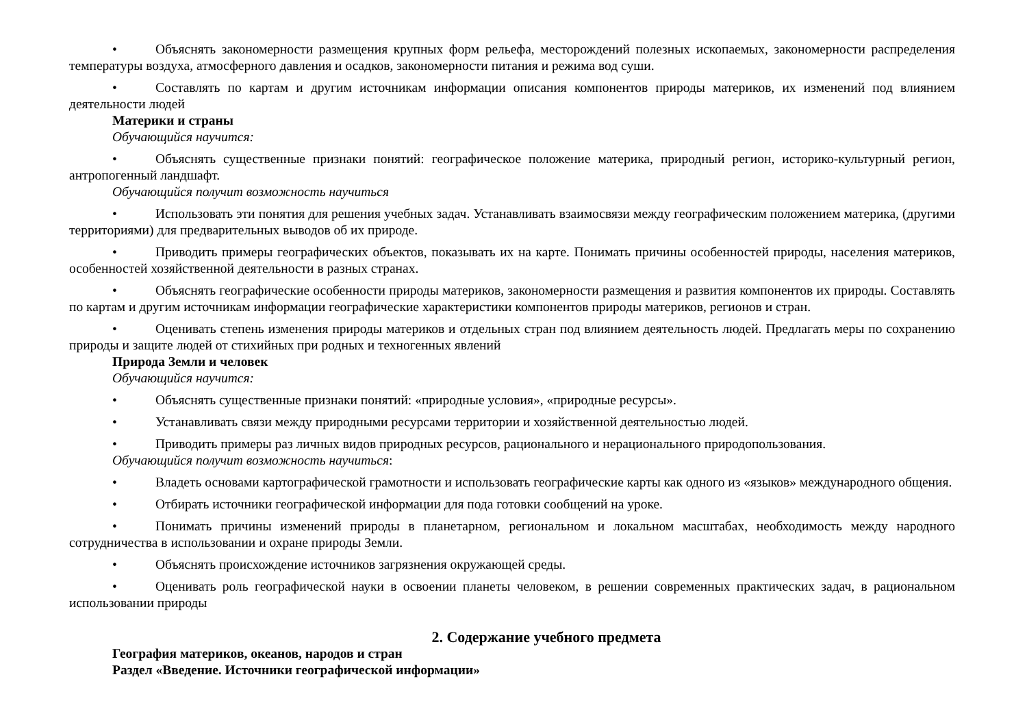• Объяснять закономерности размещения крупных форм рельефа, месторождений полезных ископаемых, закономерности рас­пределения температуры воздуха, атмосферного давления и осадков, закономерности питания и режима вод суши.
• Составлять по картам и другим источникам информации описания компонентов природы материков, их изменений под влия­нием деятельности людей
Материки и страны
Обучающийся научится:
• Объяснять существенные признаки понятий: географическое положение материка, природный регион, историко-культурный регион, антропогенный ландшафт.
Обучающийся получит возможность научиться
• Использовать эти понятия для решения учебных задач. Устанавливать взаимосвязи между географическим положением мате­рика, (другими территориями) для предварительных выводов об их природе.
• Приводить примеры географических объектов, показывать их на карте. Понимать причины особенностей природы, населения материков, особенностей хозяйственной деятельности в разных странах.
• Объяснять географические особенности природы материков, закономерности размещения и развития компонентов их приро­ды. Составлять по картам и другим источникам информации географические характеристики компонентов природы материков, регионов и стран.
• Оценивать степень изменения природы материков и отдельных стран под влиянием деятельность людей. Предлагать меры по сохранению природы и защите людей от стихийных при родных и техногенных явлений
Природа Земли и человек
Обучающийся научится:
• Объяснять существенные признаки понятий: «природные условия», «природные ресурсы».
• Устанавливать связи между природными ресурсами территории и хозяйственной деятельностью людей.
• Приводить примеры раз личных видов природных ресурсов, рационального и нерационального природопользования.
Обучающийся получит возможность научиться:
• Владеть основами картографической грамотности и использовать географические карты как одного из «языков» международ­ного общения.
• Отбирать источники географической информации для пода готовки сообщений на уроке.
• Понимать причины изменений природы в планетарном, региональном и локальном масштабах, необходимость между народ­ного сотрудничества в использовании и охране природы Земли.
• Объяснять происхождение источников загрязнения окружающей среды.
• Оценивать роль географической науки в освоении планеты человеком, в решении современных практических задач, в рацио­нальном использовании природы
2. Содержание учебного предмета
География материков, океанов, народов и стран
Раздел «Введение. Источники географической информации»